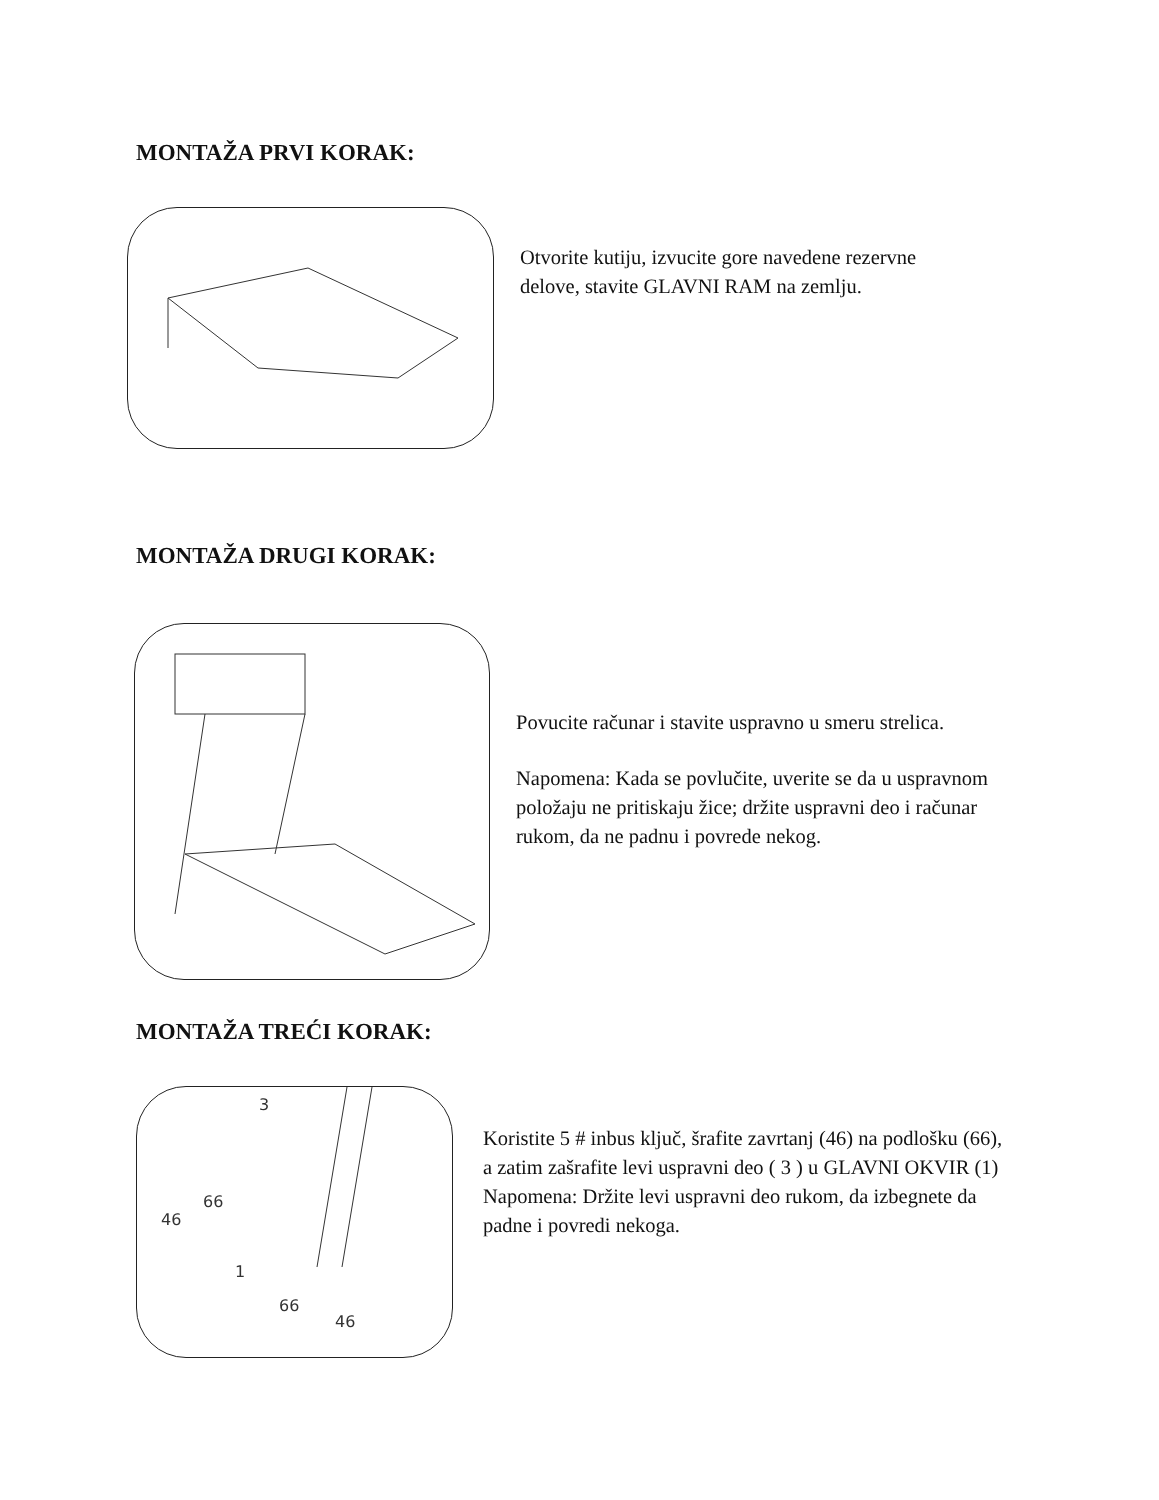MONTAŽA PRVI KORAK:
Otvorite kutiju, izvucite gore navedene rezervne delove, stavite GLAVNI RAM na zemlju.
MONTAŽA DRUGI KORAK:
Povucite računar i stavite uspravno u smeru strelica.
Napomena: Kada se povlučite, uverite se da u uspravnom položaju ne pritiskaju žice; držite uspravni deo i računar rukom, da ne padnu i povrede nekog.
MONTAŽA TREĆI KORAK:
3
66
46
1
66
46
Koristite 5 # inbus ključ, šrafite zavrtanj (46) na podlošku (66), a zatim zašrafite levi uspravni deo ( 3 ) u GLAVNI OKVIR (1)
Napomena: Držite levi uspravni deo rukom, da izbegnete da padne i povredi nekoga.